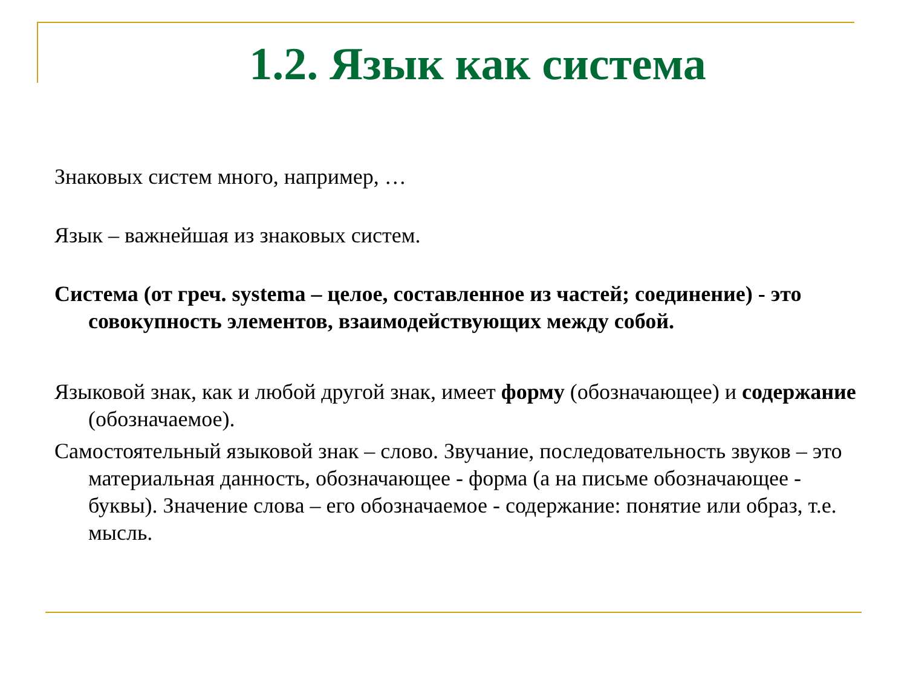1.2. Язык как система
Знаковых систем много, например, …
Язык – важнейшая из знаковых систем.
Система (от греч. systema – целое, составленное из частей; соединение) - это совокупность элементов, взаимодействующих между собой.
Языковой знак, как и любой другой знак, имеет форму (обозначающее) и содержание (обозначаемое).
Самостоятельный языковой знак – слово. Звучание, последовательность звуков – это материальная данность, обозначающее - форма (а на письме обозначающее - буквы). Значение слова – его обозначаемое - содержание: понятие или образ, т.е. мысль.